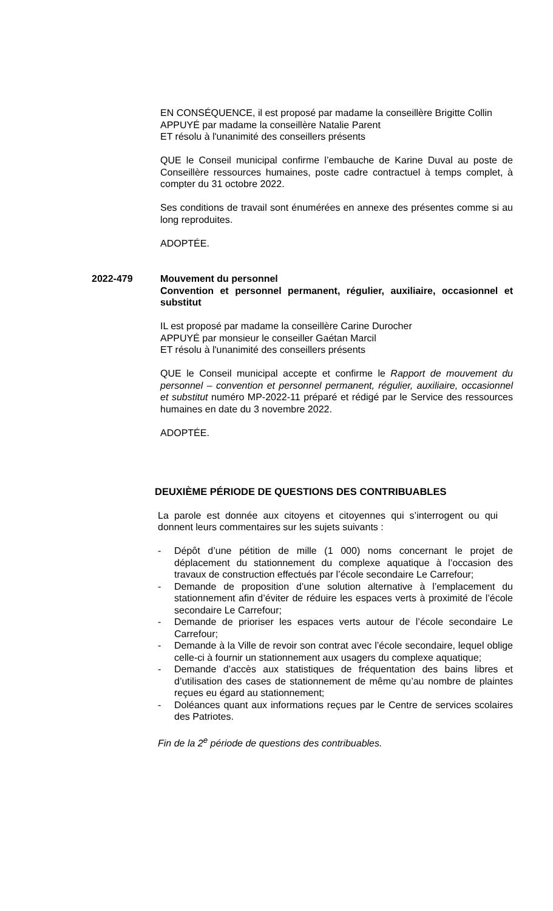EN CONSÉQUENCE, il est proposé par madame la conseillère Brigitte Collin
APPUYÉ par madame la conseillère Natalie Parent
ET résolu à l'unanimité des conseillers présents
QUE le Conseil municipal confirme l’embauche de Karine Duval au poste de Conseillère ressources humaines, poste cadre contractuel à temps complet, à compter du 31 octobre 2022.
Ses conditions de travail sont énumérées en annexe des présentes comme si au long reproduites.
ADOPTÉE.
2022-479 Mouvement du personnel
Convention et personnel permanent, régulier, auxiliaire, occasionnel et substitut
IL est proposé par madame la conseillère Carine Durocher
APPUYÉ par monsieur le conseiller Gaétan Marcil
ET résolu à l'unanimité des conseillers présents
QUE le Conseil municipal accepte et confirme le Rapport de mouvement du personnel – convention et personnel permanent, régulier, auxiliaire, occasionnel et substitut numéro MP-2022-11 préparé et rédigé par le Service des ressources humaines en date du 3 novembre 2022.
ADOPTÉE.
DEUXIÈME PÉRIODE DE QUESTIONS DES CONTRIBUABLES
La parole est donnée aux citoyens et citoyennes qui s’interrogent ou qui donnent leurs commentaires sur les sujets suivants :
- Dépôt d’une pétition de mille (1 000) noms concernant le projet de déplacement du stationnement du complexe aquatique à l’occasion des travaux de construction effectués par l’école secondaire Le Carrefour;
- Demande de proposition d’une solution alternative à l’emplacement du stationnement afin d’éviter de réduire les espaces verts à proximité de l’école secondaire Le Carrefour;
- Demande de prioriser les espaces verts autour de l’école secondaire Le Carrefour;
- Demande à la Ville de revoir son contrat avec l’école secondaire, lequel oblige celle-ci à fournir un stationnement aux usagers du complexe aquatique;
- Demande d’accès aux statistiques de fréquentation des bains libres et d’utilisation des cases de stationnement de même qu’au nombre de plaintes reçues eu égard au stationnement;
- Doléances quant aux informations reçues par le Centre de services scolaires des Patriotes.
Fin de la 2<sup>e</sup> période de questions des contribuables.